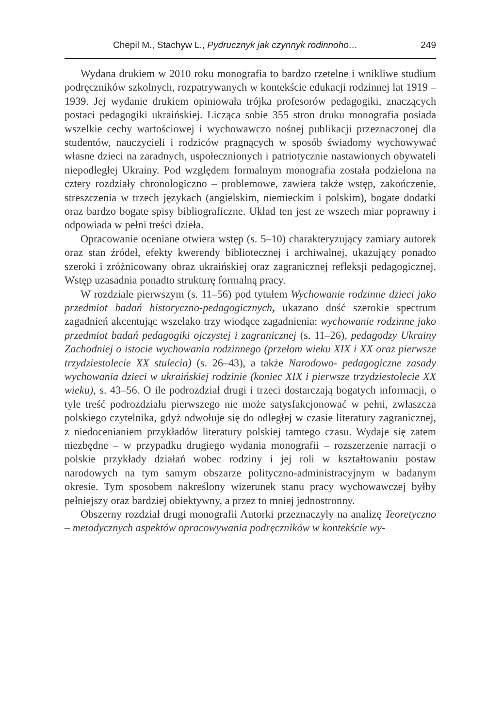Chepil M., Stachyw L., Pydrucznyk jak czynnyk rodinnoho… 249
Wydana drukiem w 2010 roku monografia to bardzo rzetelne i wnikliwe studium podręczników szkolnych, rozpatrywanych w kontekście edukacji rodzinnej lat 1919 – 1939. Jej wydanie drukiem opiniowała trójka profesorów pedagogiki, znaczących postaci pedagogiki ukraińskiej. Licząca sobie 355 stron druku monografia posiada wszelkie cechy wartościowej i wychowawczo nośnej publikacji przeznaczonej dla studentów, nauczycieli i rodziców pragnących w sposób świadomy wychowywać własne dzieci na zaradnych, uspołecznionych i patriotycznie nastawionych obywateli niepodległej Ukrainy. Pod względem formalnym monografia została podzielona na cztery rozdziały chronologiczno – problemowe, zawiera także wstęp, zakończenie, streszczenia w trzech językach (angielskim, niemieckim i polskim), bogate dodatki oraz bardzo bogate spisy bibliograficzne. Układ ten jest ze wszech miar poprawny i odpowiada w pełni treści dzieła.
Opracowanie oceniane otwiera wstęp (s. 5–10) charakteryzujący zamiary autorek oraz stan źródeł, efekty kwerendy bibliotecznej i archiwalnej, ukazujący ponadto szeroki i zróżnicowany obraz ukraińskiej oraz zagranicznej refleksji pedagogicznej. Wstęp uzasadnia ponadto strukturę formalną pracy.
W rozdziale pierwszym (s. 11–56) pod tytułem Wychowanie rodzinne dzieci jako przedmiot badań historyczno-pedagogicznych, ukazano dość szerokie spectrum zagadnień akcentując wszelako trzy wiodące zagadnienia: wychowanie rodzinne jako przedmiot badań pedagogiki ojczystej i zagranicznej (s. 11–26), pedagodzy Ukrainy Zachodniej o istocie wychowania rodzinnego (przełom wieku XIX i XX oraz pierwsze trzydziestolecie XX stulecia) (s. 26–43), a także Narodowo- pedagogiczne zasady wychowania dzieci w ukraińskiej rodzinie (koniec XIX i pierwsze trzydziestolecie XX wieku), s. 43–56. O ile podrozdział drugi i trzeci dostarczają bogatych informacji, o tyle treść podrozdziału pierwszego nie może satysfakcjonować w pełni, zwłaszcza polskiego czytelnika, gdyż odwołuje się do odległej w czasie literatury zagranicznej, z niedocenianiem przykładów literatury polskiej tamtego czasu. Wydaje się zatem niezbędne – w przypadku drugiego wydania monografii – rozszerzenie narracji o polskie przykłady działań wobec rodziny i jej roli w kształtowaniu postaw narodowych na tym samym obszarze polityczno-administracyjnym w badanym okresie. Tym sposobem nakreślony wizerunek stanu pracy wychowawczej byłby pełniejszy oraz bardziej obiektywny, a przez to mniej jednostronny.
Obszerny rozdział drugi monografii Autorki przeznaczyły na analizę Teoretyczno – metodycznych aspektów opracowywania podręczników w kontekście wy-